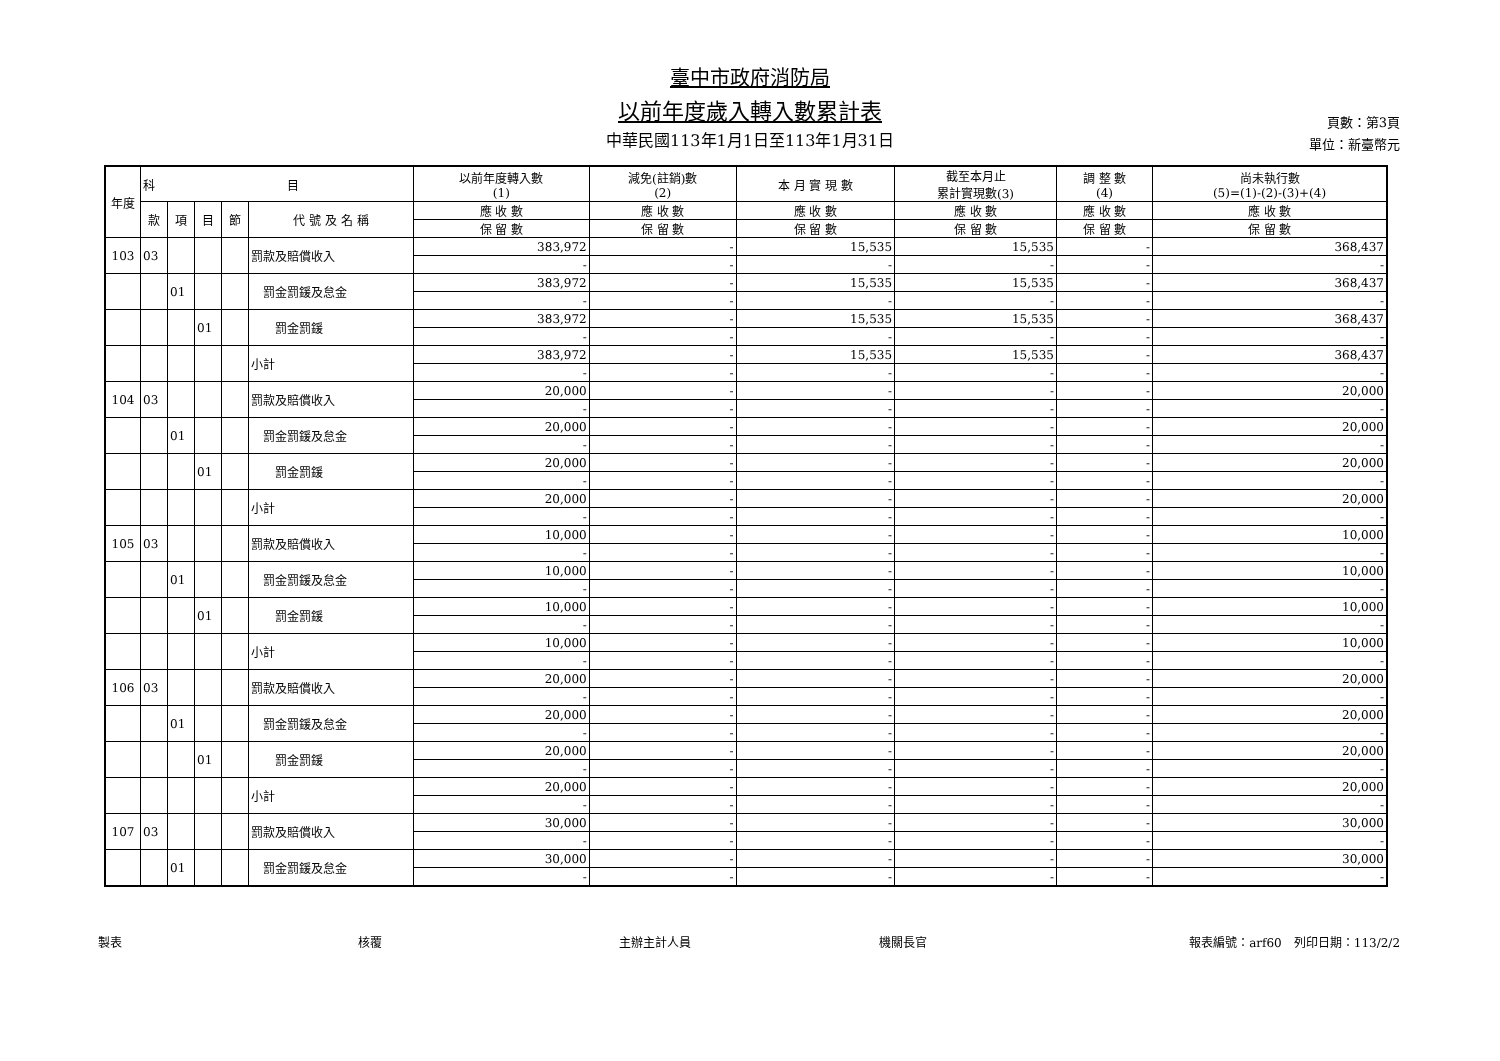臺中市政府消防局
以前年度歲入轉入數累計表
中華民國113年1月1日至113年1月31日
頁數：第3頁
單位：新臺幣元
| 年度 | 科 目 | | | | | 以前年度轉入數 (1) | 減免(註銷)數 (2) | 本 月 實 現 數 | 截至本月止 累計實現數(3) | 調 整 數 (4) | 尚未執行數 (5)=(1)-(2)-(3)+(4) |
| --- | --- | --- | --- | --- | --- | --- | --- | --- | --- | --- | --- |
| | 款 | 項 | 目 | 節 | 代 號 及 名 稱 | 應 收 數 | 應 收 數 | 應 收 數 | 應 收 數 | 應 收 數 | 應 收 數 |
| | | | | | | 保 留 數 | 保 留 數 | 保 留 數 | 保 留 數 | 保 留 數 | 保 留 數 |
| 103 | 03 | | | | 罰款及賠償收入 | 383,972 | - | 15,535 | 15,535 | - | 368,437 |
| | | | | | | - | - | - | - | - | - |
| | | 01 | | | 罰金罰鍰及怠金 | 383,972 | - | 15,535 | 15,535 | - | 368,437 |
| | | | | | | - | - | - | - | - | - |
| | | | 01 | | 罰金罰鍰 | 383,972 | - | 15,535 | 15,535 | - | 368,437 |
| | | | | | | - | - | - | - | - | - |
| | | | | | 小計 | 383,972 | - | 15,535 | 15,535 | - | 368,437 |
| | | | | | | - | - | - | - | - | - |
| 104 | 03 | | | | 罰款及賠償收入 | 20,000 | - | - | - | - | 20,000 |
| | | | | | | - | - | - | - | - | - |
| | | 01 | | | 罰金罰鍰及怠金 | 20,000 | - | - | - | - | 20,000 |
| | | | | | | - | - | - | - | - | - |
| | | | 01 | | 罰金罰鍰 | 20,000 | - | - | - | - | 20,000 |
| | | | | | | - | - | - | - | - | - |
| | | | | | 小計 | 20,000 | - | - | - | - | 20,000 |
| | | | | | | - | - | - | - | - | - |
| 105 | 03 | | | | 罰款及賠償收入 | 10,000 | - | - | - | - | 10,000 |
| | | | | | | - | - | - | - | - | - |
| | | 01 | | | 罰金罰鍰及怠金 | 10,000 | - | - | - | - | 10,000 |
| | | | | | | - | - | - | - | - | - |
| | | | 01 | | 罰金罰鍰 | 10,000 | - | - | - | - | 10,000 |
| | | | | | | - | - | - | - | - | - |
| | | | | | 小計 | 10,000 | - | - | - | - | 10,000 |
| | | | | | | - | - | - | - | - | - |
| 106 | 03 | | | | 罰款及賠償收入 | 20,000 | - | - | - | - | 20,000 |
| | | | | | | - | - | - | - | - | - |
| | | 01 | | | 罰金罰鍰及怠金 | 20,000 | - | - | - | - | 20,000 |
| | | | | | | - | - | - | - | - | - |
| | | | 01 | | 罰金罰鍰 | 20,000 | - | - | - | - | 20,000 |
| | | | | | | - | - | - | - | - | - |
| | | | | | 小計 | 20,000 | - | - | - | - | 20,000 |
| | | | | | | - | - | - | - | - | - |
| 107 | 03 | | | | 罰款及賠償收入 | 30,000 | - | - | - | - | 30,000 |
| | | | | | | - | - | - | - | - | - |
| | | 01 | | | 罰金罰鍰及怠金 | 30,000 | - | - | - | - | 30,000 |
| | | | | | | - | - | - | - | - | - |
製表 核覆 主辦主計人員 機關長官 報表編號：arf60　列印日期：113/2/2